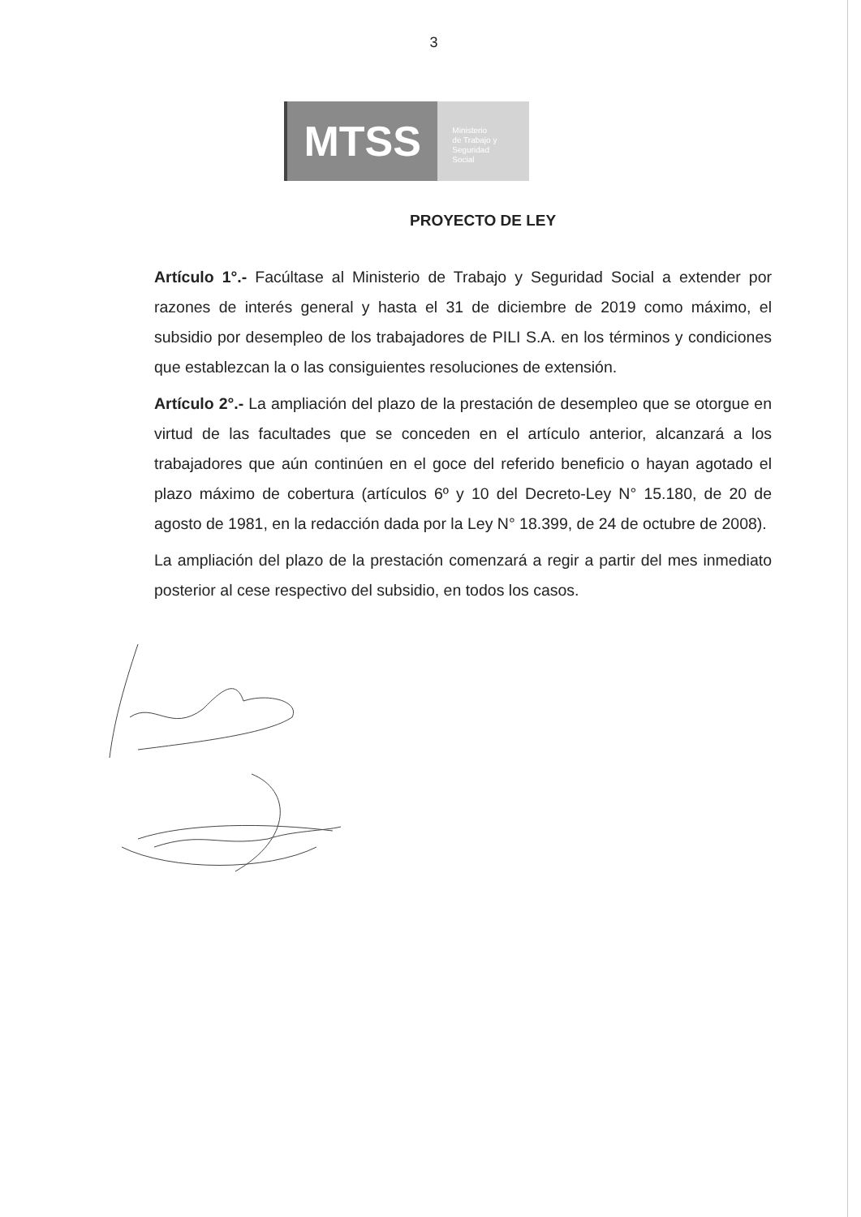3
MTSS
Ministerio
de Trabajo y
Seguridad
Social
PROYECTO DE LEY
Artículo 1°.- Facúltase al Ministerio de Trabajo y Seguridad Social a extender por razones de interés general y hasta el 31 de diciembre de 2019 como máximo, el subsidio por desempleo de los trabajadores de PILI S.A. en los términos y condiciones que establezcan la o las consiguientes resoluciones de extensión.
Artículo 2°.- La ampliación del plazo de la prestación de desempleo que se otorgue en virtud de las facultades que se conceden en el artículo anterior, alcanzará a los trabajadores que aún continúen en el goce del referido beneficio o hayan agotado el plazo máximo de cobertura (artículos 6º y 10 del Decreto-Ley N° 15.180, de 20 de agosto de 1981, en la redacción dada por la Ley N° 18.399, de 24 de octubre de 2008).
La ampliación del plazo de la prestación comenzará a regir a partir del mes inmediato posterior al cese respectivo del subsidio, en todos los casos.